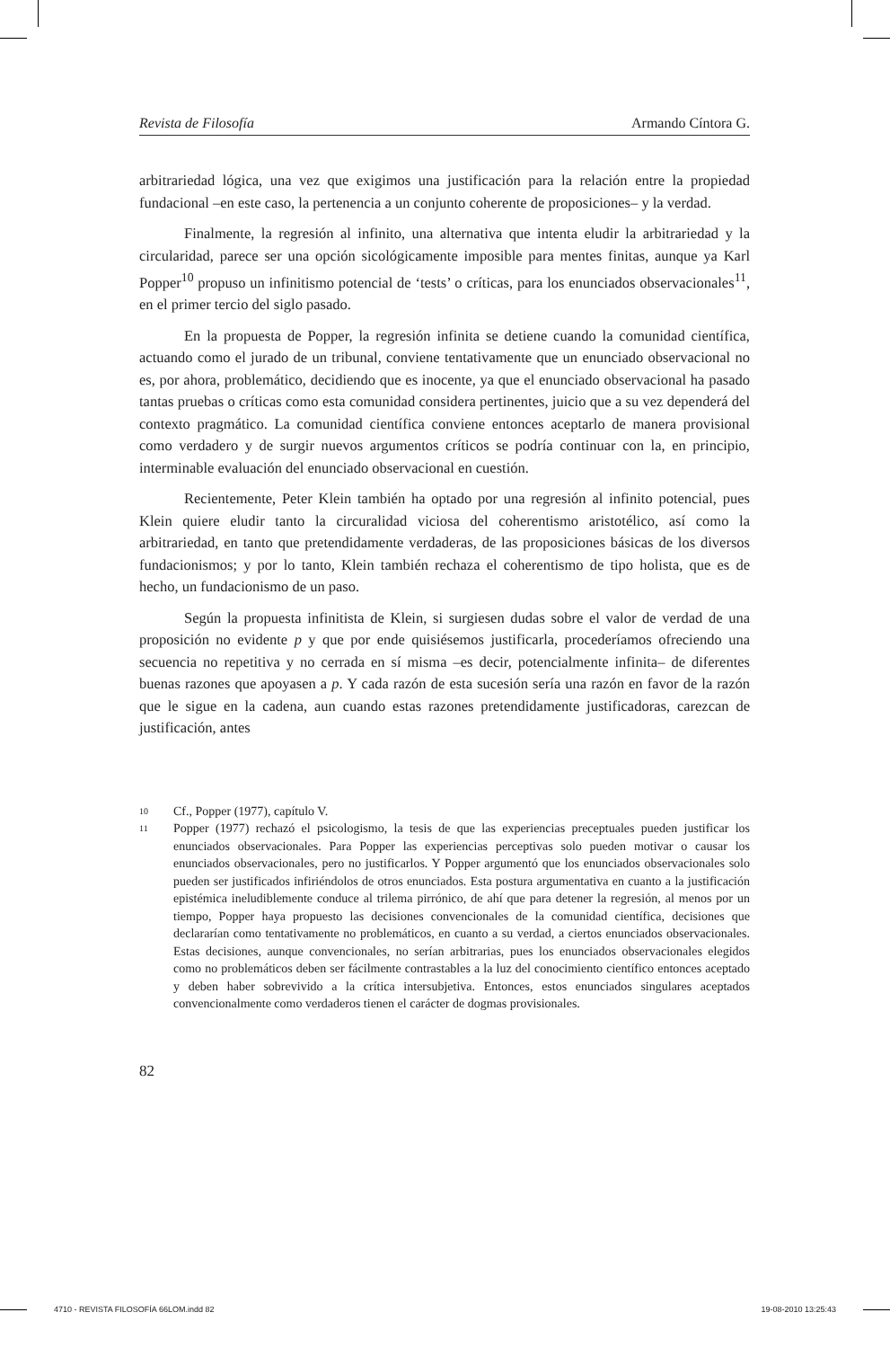Revista de Filosofía Armando Cíntora G.
arbitrariedad lógica, una vez que exigimos una justificación para la relación entre la propiedad fundacional –en este caso, la pertenencia a un conjunto coherente de proposiciones– y la verdad.
Finalmente, la regresión al infinito, una alternativa que intenta eludir la arbitrariedad y la circularidad, parece ser una opción sicológicamente imposible para mentes finitas, aunque ya Karl Popper<sup>10</sup> propuso un infinitismo potencial de ‘tests’ o críticas, para los enunciados observacionales<sup>11</sup>, en el primer tercio del siglo pasado.
En la propuesta de Popper, la regresión infinita se detiene cuando la comunidad científica, actuando como el jurado de un tribunal, conviene tentativamente que un enunciado observacional no es, por ahora, problemático, decidiendo que es inocente, ya que el enunciado observacional ha pasado tantas pruebas o críticas como esta comunidad considera pertinentes, juicio que a su vez dependerá del contexto pragmático. La comunidad científica conviene entonces aceptarlo de manera provisional como verdadero y de surgir nuevos argumentos críticos se podría continuar con la, en principio, interminable evaluación del enunciado observacional en cuestión.
Recientemente, Peter Klein también ha optado por una regresión al infinito potencial, pues Klein quiere eludir tanto la circuralidad viciosa del coherentismo aristotélico, así como la arbitrariedad, en tanto que pretendidamente verdaderas, de las proposiciones básicas de los diversos fundacionismos; y por lo tanto, Klein también rechaza el coherentismo de tipo holista, que es de hecho, un fundacionismo de un paso.
Según la propuesta infinitista de Klein, si surgiesen dudas sobre el valor de verdad de una proposición no evidente p y que por ende quisiésemos justificarla, procederíamos ofreciendo una secuencia no repetitiva y no cerrada en sí misma –es decir, potencialmente infinita– de diferentes buenas razones que apoyasen a p. Y cada razón de esta sucesión sería una razón en favor de la razón que le sigue en la cadena, aun cuando estas razones pretendidamente justificadoras, carezcan de justificación, antes
10 Cf., Popper (1977), capítulo V.
11 Popper (1977) rechazó el psicologismo, la tesis de que las experiencias preceptuales pueden justificar los enunciados observacionales. Para Popper las experiencias perceptivas solo pueden motivar o causar los enunciados observacionales, pero no justificarlos. Y Popper argumentó que los enunciados observacionales solo pueden ser justificados infiriéndolos de otros enunciados. Esta postura argumentativa en cuanto a la justificación epistémica ineludiblemente conduce al trilema pirrónico, de ahí que para detener la regresión, al menos por un tiempo, Popper haya propuesto las decisiones convencionales de la comunidad científica, decisiones que declararían como tentativamente no problemáticos, en cuanto a su verdad, a ciertos enunciados observacionales. Estas decisiones, aunque convencionales, no serían arbitrarias, pues los enunciados observacionales elegidos como no problemáticos deben ser fácilmente contrastables a la luz del conocimiento científico entonces aceptado y deben haber sobrevivido a la crítica intersubjetiva. Entonces, estos enunciados singulares aceptados convencionalmente como verdaderos tienen el carácter de dogmas provisionales.
82
4710 - REVISTA FILOSOFÍA 66LOM.indd 82 19-08-2010 13:25:43